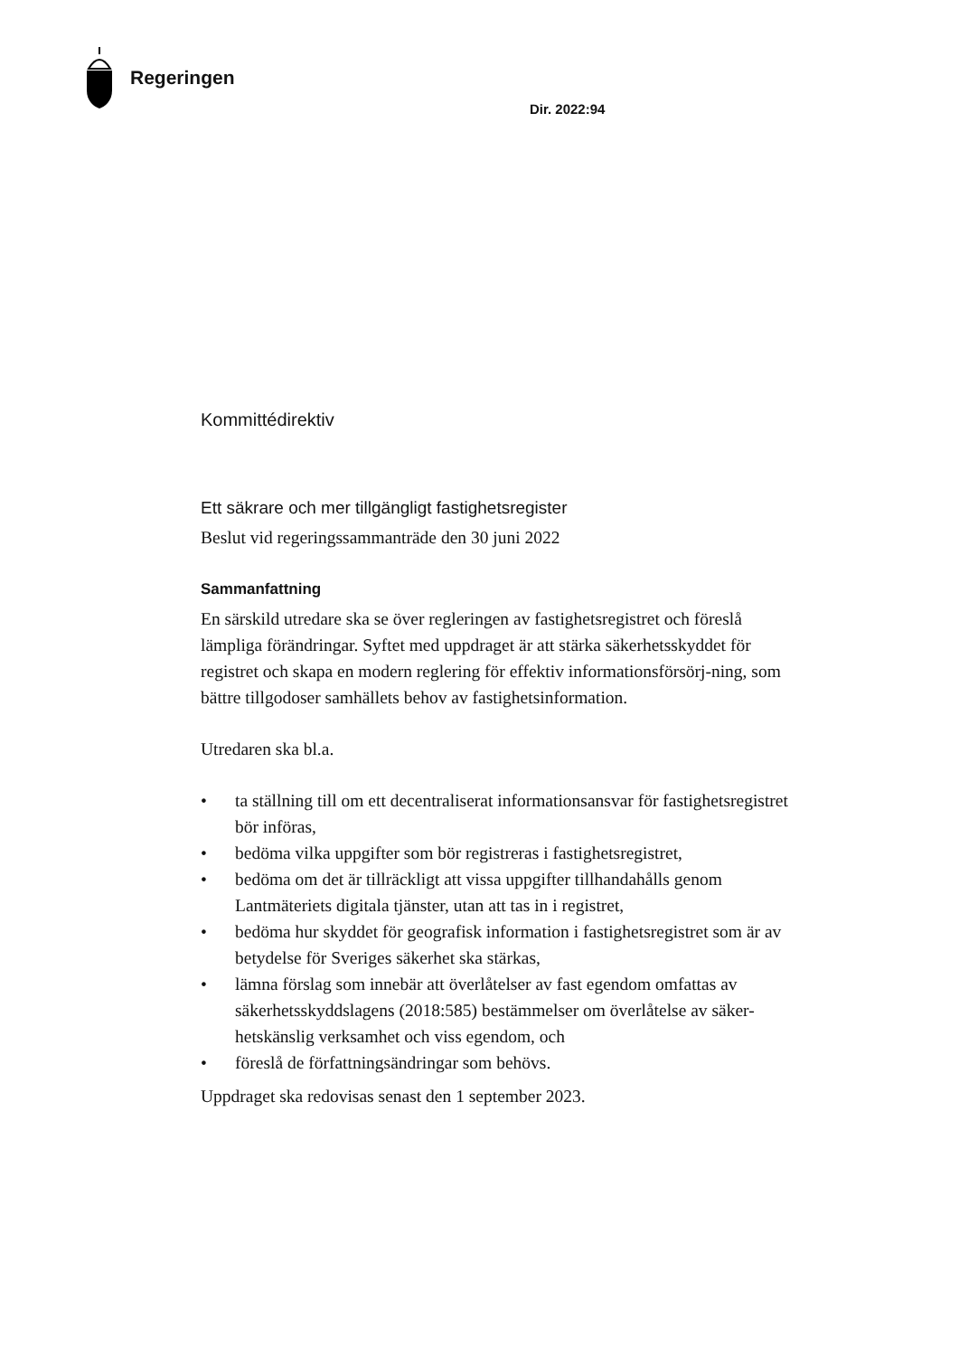Regeringen
Dir. 2022:94
Kommittédirektiv
Ett säkrare och mer tillgängligt fastighetsregister
Beslut vid regeringssammanträde den 30 juni 2022
Sammanfattning
En särskild utredare ska se över regleringen av fastighetsregistret och föreslå lämpliga förändringar. Syftet med uppdraget är att stärka säkerhetsskyddet för registret och skapa en modern reglering för effektiv informationsförsörj-ning, som bättre tillgodoser samhällets behov av fastighetsinformation.
Utredaren ska bl.a.
• ta ställning till om ett decentraliserat informationsansvar för fastighetsregistret bör införas,
• bedöma vilka uppgifter som bör registreras i fastighetsregistret,
• bedöma om det är tillräckligt att vissa uppgifter tillhandahålls genom Lantmäteriets digitala tjänster, utan att tas in i registret,
• bedöma hur skyddet för geografisk information i fastighetsregistret som är av betydelse för Sveriges säkerhet ska stärkas,
• lämna förslag som innebär att överlåtelser av fast egendom omfattas av säkerhetsskyddslagens (2018:585) bestämmelser om överlåtelse av säker-hetskänslig verksamhet och viss egendom, och
• föreslå de författningsändringar som behövs.
Uppdraget ska redovisas senast den 1 september 2023.